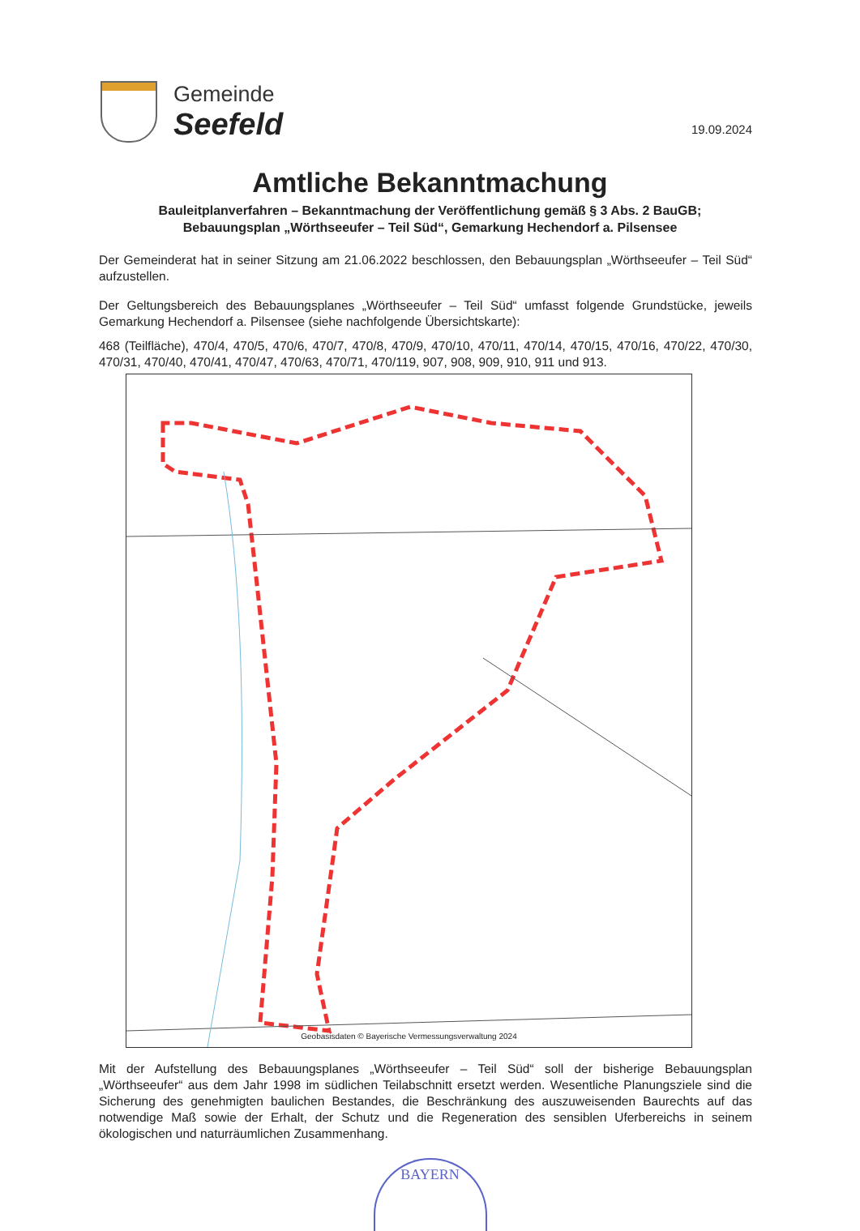Gemeinde
Seefeld
19.09.2024
Amtliche Bekanntmachung
Bauleitplanverfahren – Bekanntmachung der Veröffentlichung gemäß § 3 Abs. 2 BauGB;
Bebauungsplan „Wörthseeufer – Teil Süd“, Gemarkung Hechendorf a. Pilsensee
Der Gemeinderat hat in seiner Sitzung am 21.06.2022 beschlossen, den Bebauungsplan „Wörthseeufer – Teil Süd“ aufzustellen.
Der Geltungsbereich des Bebauungsplanes „Wörthseeufer – Teil Süd“ umfasst folgende Grundstücke, jeweils Gemarkung Hechendorf a. Pilsensee (siehe nachfolgende Übersichtskarte):
468 (Teilfläche), 470/4, 470/5, 470/6, 470/7, 470/8, 470/9, 470/10, 470/11, 470/14, 470/15, 470/16, 470/22, 470/30, 470/31, 470/40, 470/41, 470/47, 470/63, 470/71, 470/119, 907, 908, 909, 910, 911 und 913.
Geobasisdaten © Bayerische Vermessungsverwaltung 2024
Mit der Aufstellung des Bebauungsplanes „Wörthseeufer – Teil Süd“ soll der bisherige Bebauungsplan „Wörthseeufer“ aus dem Jahr 1998 im südlichen Teilabschnitt ersetzt werden. Wesentliche Planungsziele sind die Sicherung des genehmigten baulichen Bestandes, die Beschränkung des auszuweisenden Baurechts auf das notwendige Maß sowie der Erhalt, der Schutz und die Regeneration des sensiblen Uferbereichs in seinem ökologischen und naturräumlichen Zusammenhang.
BAYERN